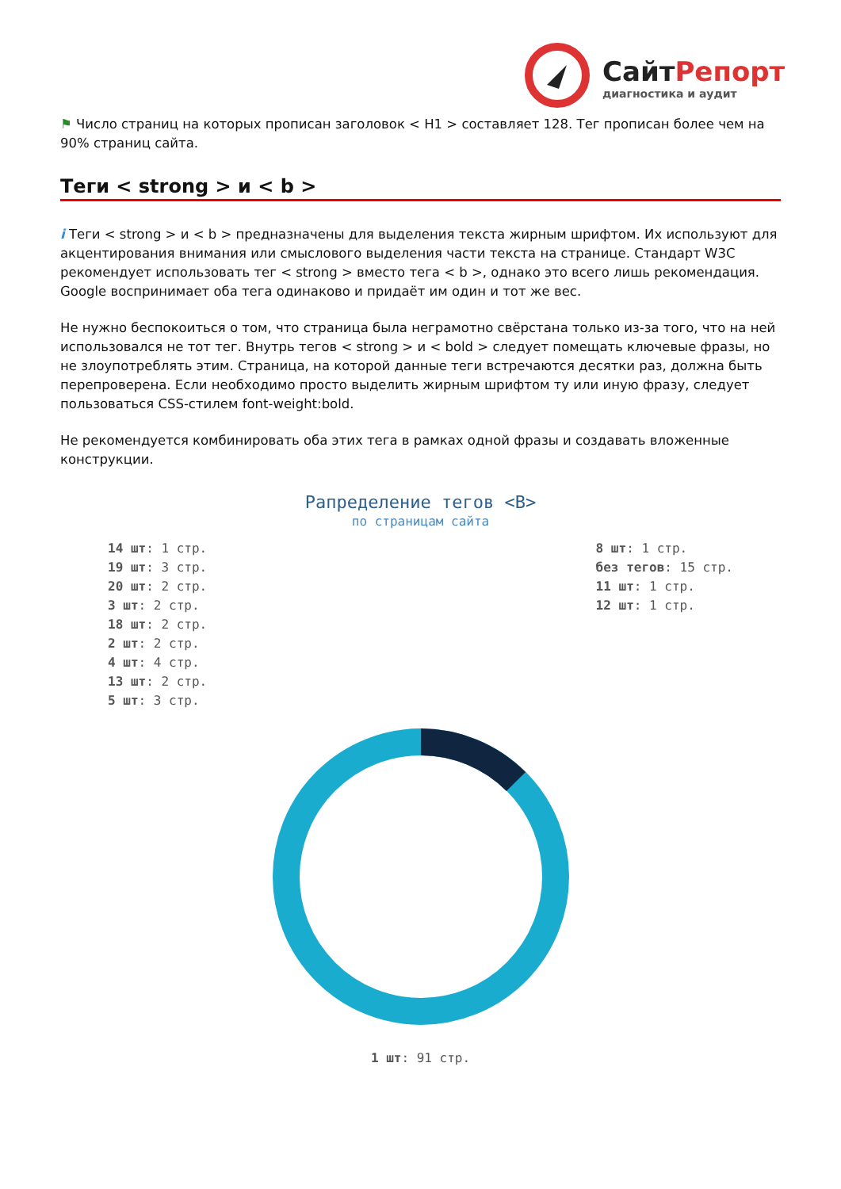СайтРепорт
диагностика и аудит
⚑ Число страниц на которых прописан заголовок < H1 > составляет 128. Тег прописан более чем на 90% страниц сайта.
Теги < strong > и < b >
i Теги < strong > и < b > предназначены для выделения текста жирным шрифтом. Их используют для акцентирования внимания или смыслового выделения части текста на странице. Стандарт W3C рекомендует использовать тег < strong > вместо тега < b >, однако это всего лишь рекомендация. Google воспринимает оба тега одинаково и придаёт им один и тот же вес.
Не нужно беспокоиться о том, что страница была неграмотно свёрстана только из-за того, что на ней использовался не тот тег. Внутрь тегов < strong > и < bold > следует помещать ключевые фразы, но не злоупотреблять этим. Страница, на которой данные теги встречаются десятки раз, должна быть перепроверена. Если необходимо просто выделить жирным шрифтом ту или иную фразу, следует пользоваться CSS-стилем font-weight:bold.
Не рекомендуется комбинировать оба этих тега в рамках одной фразы и создавать вложенные конструкции.
Рапределение тегов <B>
по страницам сайта
14 шт: 1 стр.
19 шт: 3 стр.
20 шт: 2 стр.
3 шт: 2 стр.
18 шт: 2 стр.
2 шт: 2 стр.
4 шт: 4 стр.
13 шт: 2 стр.
5 шт: 3 стр.
8 шт: 1 стр.
без тегов: 15 стр.
11 шт: 1 стр.
12 шт: 1 стр.
1 шт: 91 стр.